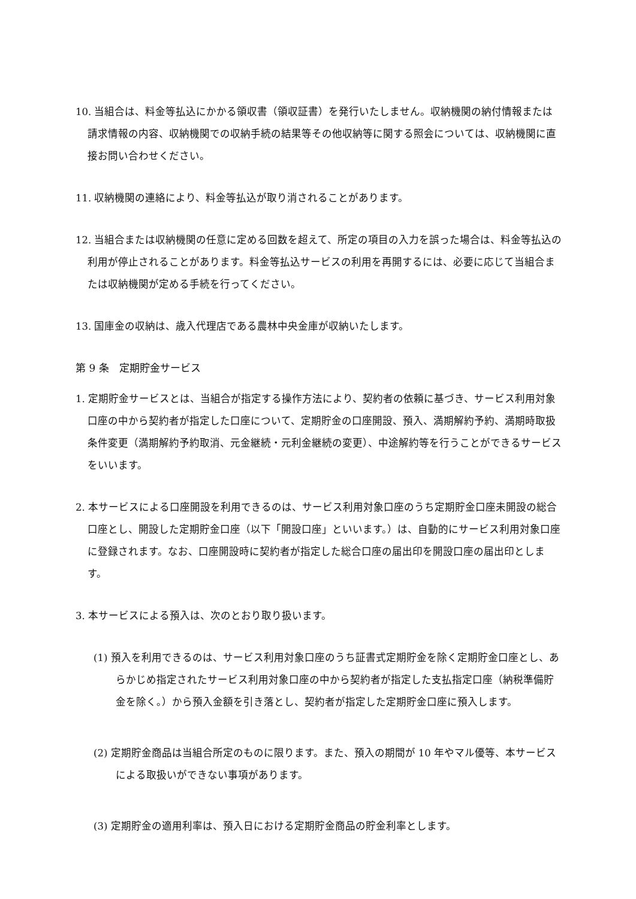10. 当組合は、料金等払込にかかる領収書（領収証書）を発行いたしません。収納機関の納付情報または請求情報の内容、収納機関での収納手続の結果等その他収納等に関する照会については、収納機関に直接お問い合わせください。
11. 収納機関の連絡により、料金等払込が取り消されることがあります。
12. 当組合または収納機関の任意に定める回数を超えて、所定の項目の入力を誤った場合は、料金等払込の利用が停止されることがあります。料金等払込サービスの利用を再開するには、必要に応じて当組合または収納機関が定める手続を行ってください。
13. 国庫金の収納は、歳入代理店である農林中央金庫が収納いたします。
第 9 条　定期貯金サービス
1. 定期貯金サービスとは、当組合が指定する操作方法により、契約者の依頼に基づき、サービス利用対象口座の中から契約者が指定した口座について、定期貯金の口座開設、預入、満期解約予約、満期時取扱条件変更（満期解約予約取消、元金継続・元利金継続の変更）、中途解約等を行うことができるサービスをいいます。
2. 本サービスによる口座開設を利用できるのは、サービス利用対象口座のうち定期貯金口座未開設の総合口座とし、開設した定期貯金口座（以下「開設口座」といいます。）は、自動的にサービス利用対象口座に登録されます。なお、口座開設時に契約者が指定した総合口座の届出印を開設口座の届出印とします。
3. 本サービスによる預入は、次のとおり取り扱います。
(1) 預入を利用できるのは、サービス利用対象口座のうち証書式定期貯金を除く定期貯金口座とし、あらかじめ指定されたサービス利用対象口座の中から契約者が指定した支払指定口座（納税準備貯金を除く。）から預入金額を引き落とし、契約者が指定した定期貯金口座に預入します。
(2) 定期貯金商品は当組合所定のものに限ります。また、預入の期間が 10 年やマル優等、本サービスによる取扱いができない事項があります。
(3) 定期貯金の適用利率は、預入日における定期貯金商品の貯金利率とします。